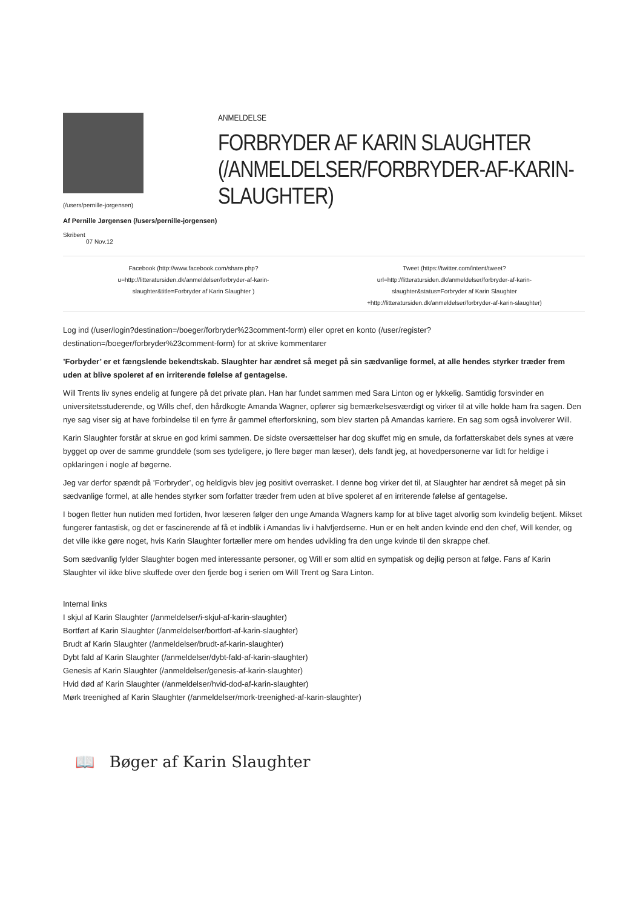(/users/pernille-jorgensen)
Af Pernille Jørgensen (/users/pernille-jorgensen)
Skribent
07 Nov.12
ANMELDELSE
FORBRYDER AF KARIN SLAUGHTER (/ANMELDELSER/FORBRYDER-AF-KARIN-SLAUGHTER)
Facebook (http://www.facebook.com/share.php?
u=http://litteratursiden.dk/anmeldelser/forbryder-af-karin-
slaughter&title=Forbryder af Karin Slaughter )
Tweet (https://twitter.com/intent/tweet?
url=http://litteratursiden.dk/anmeldelser/forbryder-af-karin-
slaughter&status=Forbryder af Karin Slaughter
+http://litteratursiden.dk/anmeldelser/forbryder-af-karin-slaughter)
Log ind (/user/login?destination=/boeger/forbryder%23comment-form) eller opret en konto (/user/register?destination=/boeger/forbryder%23comment-form) for at skrive kommentarer
’Forbyder’ er et fængslende bekendtskab. Slaughter har ændret så meget på sin sædvanlige formel, at alle hendes styrker træder frem uden at blive spoleret af en irriterende følelse af gentagelse.
Will Trents liv synes endelig at fungere på det private plan. Han har fundet sammen med Sara Linton og er lykkelig. Samtidig forsvinder en universitetsstuderende, og Wills chef, den hårdkogte Amanda Wagner, opfører sig bemærkelsesværdigt og virker til at ville holde ham fra sagen. Den nye sag viser sig at have forbindelse til en fyrre år gammel efterforskning, som blev starten på Amandas karriere. En sag som også involverer Will.
Karin Slaughter forstår at skrue en god krimi sammen. De sidste oversættelser har dog skuffet mig en smule, da forfatterskabet dels synes at være bygget op over de samme grunddele (som ses tydeligere, jo flere bøger man læser), dels fandt jeg, at hovedpersonerne var lidt for heldige i opklaringen i nogle af bøgerne.
Jeg var derfor spændt på ’Forbryder’, og heldigvis blev jeg positivt overrasket. I denne bog virker det til, at Slaughter har ændret så meget på sin sædvanlige formel, at alle hendes styrker som forfatter træder frem uden at blive spoleret af en irriterende følelse af gentagelse.
I bogen fletter hun nutiden med fortiden, hvor læseren følger den unge Amanda Wagners kamp for at blive taget alvorlig som kvindelig betjent. Mikset fungerer fantastisk, og det er fascinerende af få et indblik i Amandas liv i halvfjerdserne. Hun er en helt anden kvinde end den chef, Will kender, og det ville ikke gøre noget, hvis Karin Slaughter fortæller mere om hendes udvikling fra den unge kvinde til den skrappe chef.
Som sædvanlig fylder Slaughter bogen med interessante personer, og Will er som altid en sympatisk og dejlig person at følge. Fans af Karin Slaughter vil ikke blive skuffede over den fjerde bog i serien om Will Trent og Sara Linton.
Internal links
I skjul af Karin Slaughter (/anmeldelser/i-skjul-af-karin-slaughter)
Bortført af Karin Slaughter (/anmeldelser/bortfort-af-karin-slaughter)
Brudt af Karin Slaughter (/anmeldelser/brudt-af-karin-slaughter)
Dybt fald af Karin Slaughter (/anmeldelser/dybt-fald-af-karin-slaughter)
Genesis af Karin Slaughter (/anmeldelser/genesis-af-karin-slaughter)
Hvid død af Karin Slaughter (/anmeldelser/hvid-dod-af-karin-slaughter)
Mørk treenighed af Karin Slaughter (/anmeldelser/mork-treenighed-af-karin-slaughter)
📖 Bøger af Karin Slaughter